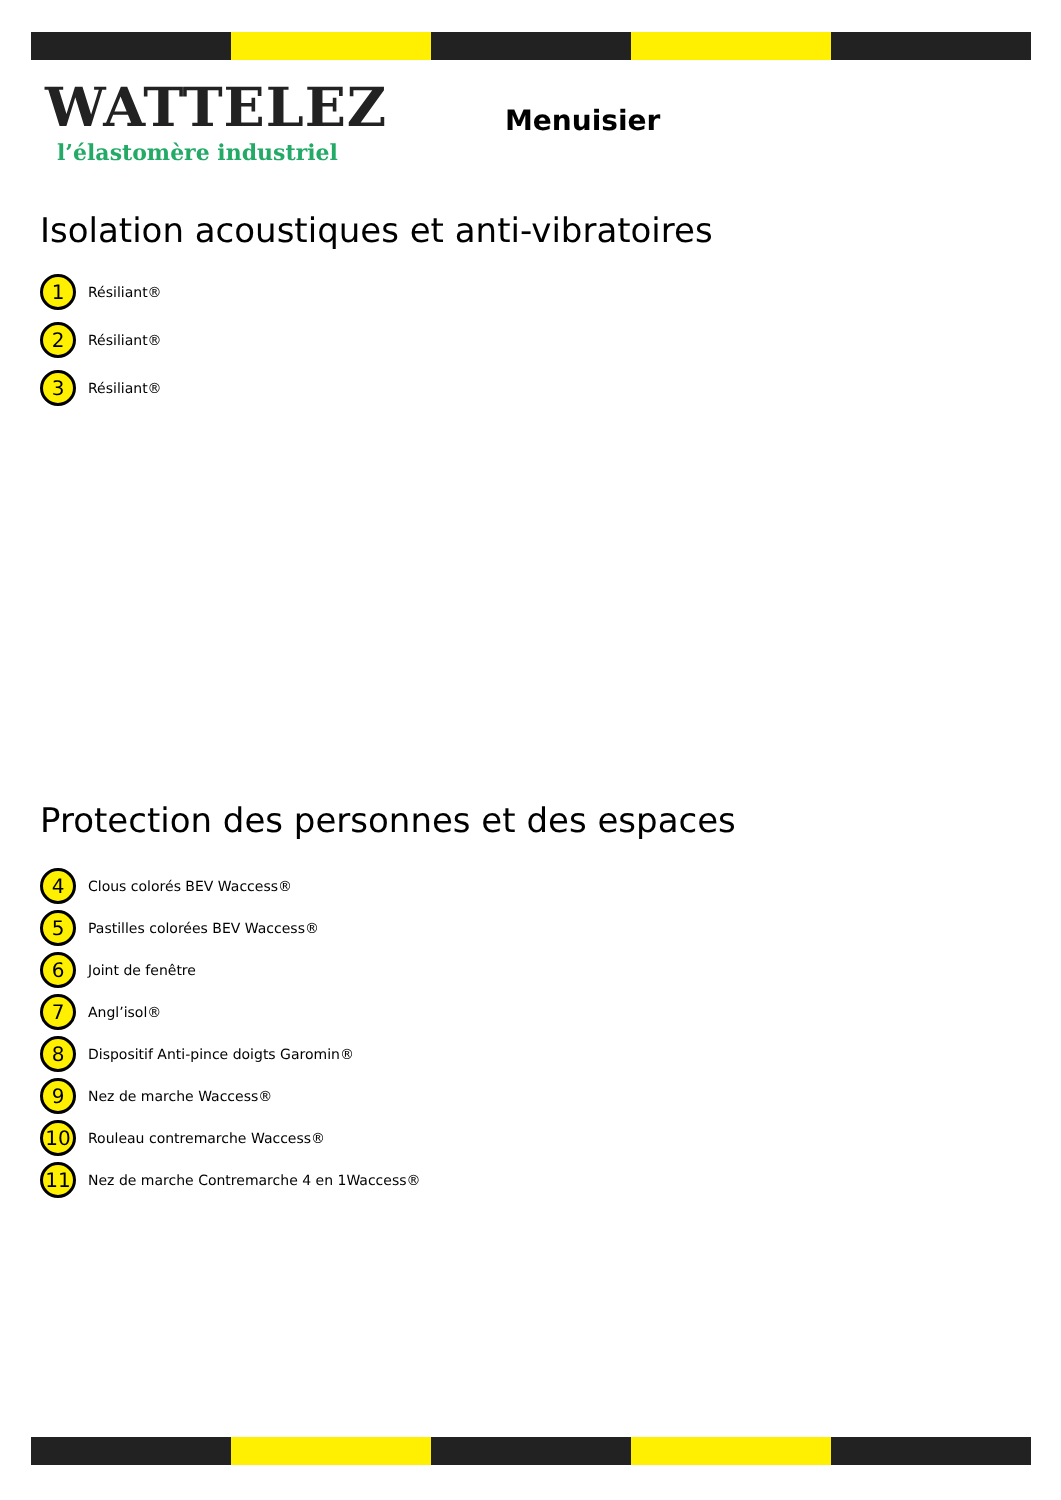WATTELEZ
l’élastomère industriel
Menuisier
Isolation acoustiques et anti-vibratoires
1 Résiliant®
2 Résiliant®
3 Résiliant®
Protection des personnes et des espaces
4 Clous colorés BEV Waccess®
5 Pastilles colorées BEV Waccess®
6 Joint de fenêtre
7 Angl’isol®
8 Dispositif Anti-pince doigts Garomin®
9 Nez de marche Waccess®
10 Rouleau contremarche Waccess®
11 Nez de marche Contremarche 4 en 1Waccess®